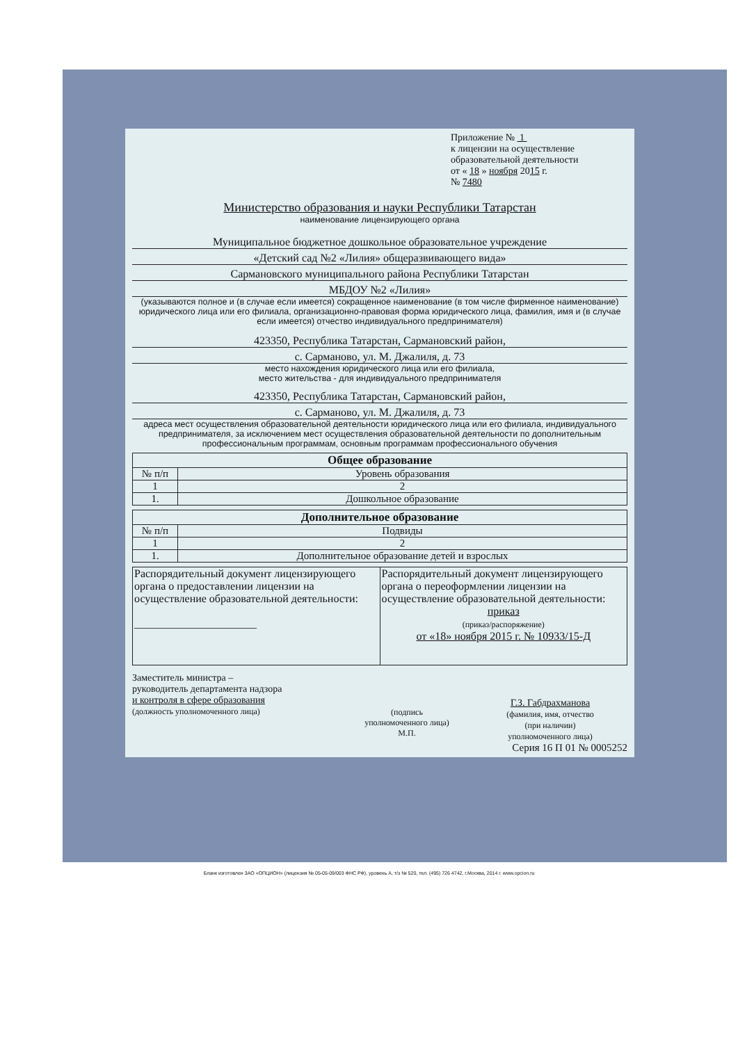Приложение № 1
к лицензии на осуществление
образовательной деятельности
от « 18 » ноября 2015 г.
№ 7480
Министерство образования и науки Республики Татарстан
наименование лицензирующего органа
Муниципальное бюджетное дошкольное образовательное учреждение
«Детский сад №2 «Лилия» общеразвивающего вида»
Сармановского муниципального района Республики Татарстан
МБДОУ №2 «Лилия»
(указываются полное и (в случае если имеется) сокращенное наименование (в том числе фирменное наименование) юридического лица или его филиала, организационно-правовая форма юридического лица, фамилия, имя и (в случае если имеется) отчество индивидуального предпринимателя)
423350, Республика Татарстан, Сармановский район,
с. Сарманово, ул. М. Джалиля, д. 73
место нахождения юридического лица или его филиала,
место жительства - для индивидуального предпринимателя
423350, Республика Татарстан, Сармановский район,
с. Сарманово, ул. М. Джалиля, д. 73
адреса мест осуществления образовательной деятельности юридического лица или его филиала, индивидуального предпринимателя, за исключением мест осуществления образовательной деятельности по дополнительным профессиональным программам, основным программам профессионального обучения
| Общее образование | |
| --- | --- |
| № п/п | Уровень образования |
| 1 | 2 |
| 1. | Дошкольное образование |
| Дополнительное образование | |
| --- | --- |
| № п/п | Подвиды |
| 1 | 2 |
| 1. | Дополнительное образование детей и взрослых |
| Распорядительный документ лицензирующего органа о предоставлении лицензии на осуществление образовательной деятельности: ______________________ | Распорядительный документ лицензирующего органа о переоформлении лицензии на осуществление образовательной деятельности: приказ (приказ/распоряжение) от «18» ноября 2015 г. № 10933/15-Д |
Заместитель министра –
руководитель департамента надзора
и контроля в сфере образования
(должность уполномоченного лица)
(подпись
уполномоченного лица)
М.П.
Г.З. Габдрахманова
(фамилия, имя, отчество
(при наличии)
уполномоченного лица)
Серия 16 П 01 № 0005252
Бланк изготовлен ЗАО «ОПЦИОН» (лицензия № 05-05-09/003 ФНС РФ), уровень А, т/з № 520, тел. (495) 726 4742, г.Москва, 2014 г. www.opcion.ru